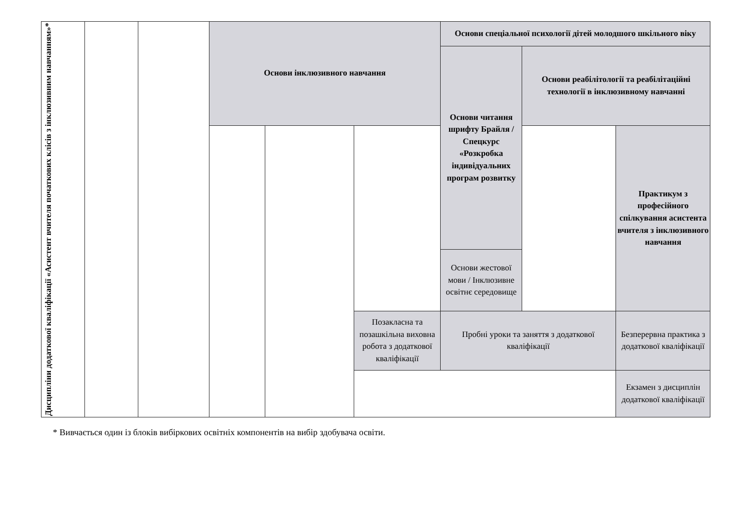| Дисципліни додаткової кваліфікації «Асистент вчителя початкових клісів з інклюзивним навчанням»* | | | Основи інклюзивного навчання | | | Основи спеціальної психології дітей молодшого шкільного віку | | |
| | | | | | | Основи читання шрифту Брайля / Спецкурс «Розкробка індивідуальних програм розвитку | Основи реабілітології та реабілітаційні технології в інклюзивному навчанні | |
| | | | | | | | | Практикум з професійного спілкування асистента вчителя з інклюзивного навчання |
| | | | | | | Основи жестової мови / Інклюзивне освітнє середовище | | |
| | | | | | Позакласна та позашкільна виховна робота з додаткової кваліфікації | Пробні уроки та заняття з додаткової кваліфікації | | Безперервна практика з додаткової кваліфікації |
| | | | | | | | | Екзамен з дисциплін додаткової кваліфікації |
* Вивчається один із блоків вибіркових освітніх компонентів на вибір здобувача освіти.